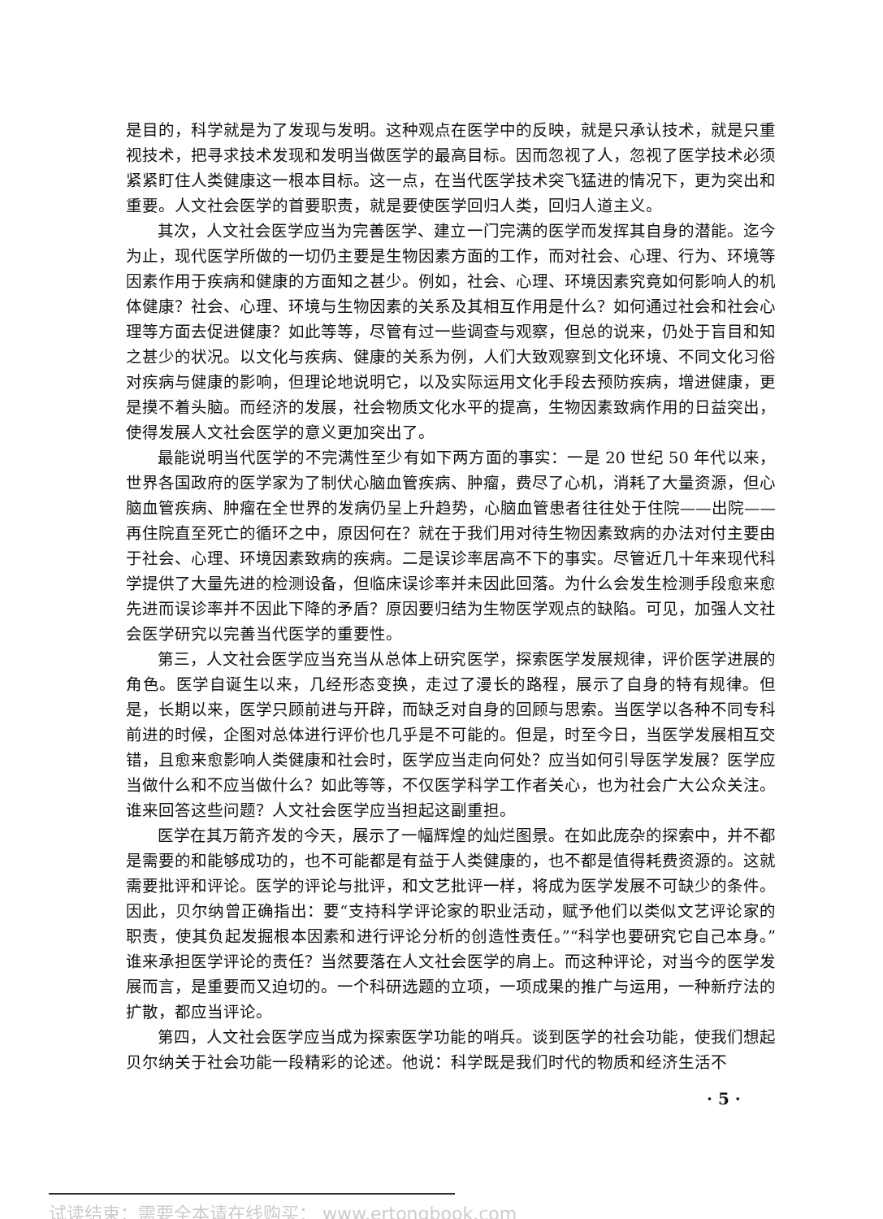是目的，科学就是为了发现与发明。这种观点在医学中的反映，就是只承认技术，就是只重视技术，把寻求技术发现和发明当做医学的最高目标。因而忽视了人，忽视了医学技术必须紧紧盯住人类健康这一根本目标。这一点，在当代医学技术突飞猛进的情况下，更为突出和重要。人文社会医学的首要职责，就是要使医学回归人类，回归人道主义。
其次，人文社会医学应当为完善医学、建立一门完满的医学而发挥其自身的潜能。迄今为止，现代医学所做的一切仍主要是生物因素方面的工作，而对社会、心理、行为、环境等因素作用于疾病和健康的方面知之甚少。例如，社会、心理、环境因素究竟如何影响人的机体健康？社会、心理、环境与生物因素的关系及其相互作用是什么？如何通过社会和社会心理等方面去促进健康？如此等等，尽管有过一些调查与观察，但总的说来，仍处于盲目和知之甚少的状况。以文化与疾病、健康的关系为例，人们大致观察到文化环境、不同文化习俗对疾病与健康的影响，但理论地说明它，以及实际运用文化手段去预防疾病，增进健康，更是摸不着头脑。而经济的发展，社会物质文化水平的提高，生物因素致病作用的日益突出，使得发展人文社会医学的意义更加突出了。
最能说明当代医学的不完满性至少有如下两方面的事实：一是 20 世纪 50 年代以来，世界各国政府的医学家为了制伏心脑血管疾病、肿瘤，费尽了心机，消耗了大量资源，但心脑血管疾病、肿瘤在全世界的发病仍呈上升趋势，心脑血管患者往往处于住院——出院——再住院直至死亡的循环之中，原因何在？就在于我们用对待生物因素致病的办法对付主要由于社会、心理、环境因素致病的疾病。二是误诊率居高不下的事实。尽管近几十年来现代科学提供了大量先进的检测设备，但临床误诊率并未因此回落。为什么会发生检测手段愈来愈先进而误诊率并不因此下降的矛盾？原因要归结为生物医学观点的缺陷。可见，加强人文社会医学研究以完善当代医学的重要性。
第三，人文社会医学应当充当从总体上研究医学，探索医学发展规律，评价医学进展的角色。医学自诞生以来，几经形态变换，走过了漫长的路程，展示了自身的特有规律。但是，长期以来，医学只顾前进与开辟，而缺乏对自身的回顾与思索。当医学以各种不同专科前进的时候，企图对总体进行评价也几乎是不可能的。但是，时至今日，当医学发展相互交错，且愈来愈影响人类健康和社会时，医学应当走向何处？应当如何引导医学发展？医学应当做什么和不应当做什么？如此等等，不仅医学科学工作者关心，也为社会广大公众关注。谁来回答这些问题？人文社会医学应当担起这副重担。
医学在其万箭齐发的今天，展示了一幅辉煌的灿烂图景。在如此庞杂的探索中，并不都是需要的和能够成功的，也不可能都是有益于人类健康的，也不都是值得耗费资源的。这就需要批评和评论。医学的评论与批评，和文艺批评一样，将成为医学发展不可缺少的条件。因此，贝尔纳曾正确指出：要“支持科学评论家的职业活动，赋予他们以类似文艺评论家的职责，使其负起发掘根本因素和进行评论分析的创造性责任。”“科学也要研究它自己本身。”谁来承担医学评论的责任？当然要落在人文社会医学的肩上。而这种评论，对当今的医学发展而言，是重要而又迫切的。一个科研选题的立项，一项成果的推广与运用，一种新疗法的扩散，都应当评论。
第四，人文社会医学应当成为探索医学功能的哨兵。谈到医学的社会功能，使我们想起贝尔纳关于社会功能一段精彩的论述。他说：科学既是我们时代的物质和经济生活不
· 5 ·
试读结束：需要全本请在线购买： www.ertongbook.com